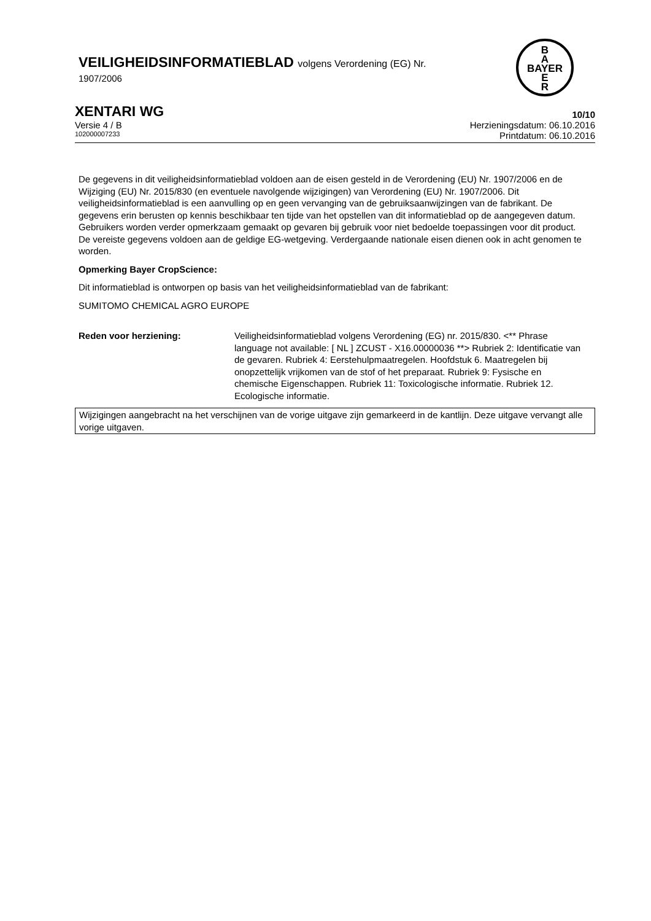VEILIGHEIDSINFORMATIEBLAD volgens Verordening (EG) Nr.
1907/2006
B
A
BAYER
E
R
XENTARI WG 10/10
Versie 4 / B Herzieningsdatum: 06.10.2016
102000007233 Printdatum: 06.10.2016
De gegevens in dit veiligheidsinformatieblad voldoen aan de eisen gesteld in de Verordening (EU) Nr. 1907/2006 en de Wijziging (EU) Nr. 2015/830 (en eventuele navolgende wijzigingen) van Verordening (EU) Nr. 1907/2006. Dit veiligheidsinformatieblad is een aanvulling op en geen vervanging van de gebruiksaanwijzingen van de fabrikant. De gegevens erin berusten op kennis beschikbaar ten tijde van het opstellen van dit informatieblad op de aangegeven datum. Gebruikers worden verder opmerkzaam gemaakt op gevaren bij gebruik voor niet bedoelde toepassingen voor dit product. De vereiste gegevens voldoen aan de geldige EG-wetgeving. Verdergaande nationale eisen dienen ook in acht genomen te worden.
Opmerking Bayer CropScience:
Dit informatieblad is ontworpen op basis van het veiligheidsinformatieblad van de fabrikant:
SUMITOMO CHEMICAL AGRO EUROPE
Reden voor herziening: Veiligheidsinformatieblad volgens Verordening (EG) nr. 2015/830. <** Phrase language not available: [ NL ] ZCUST - X16.00000036 **> Rubriek 2: Identificatie van de gevaren. Rubriek 4: Eerstehulpmaatregelen. Hoofdstuk 6. Maatregelen bij onopzettelijk vrijkomen van de stof of het preparaat. Rubriek 9: Fysische en chemische Eigenschappen. Rubriek 11: Toxicologische informatie. Rubriek 12. Ecologische informatie.
Wijzigingen aangebracht na het verschijnen van de vorige uitgave zijn gemarkeerd in de kantlijn. Deze uitgave vervangt alle vorige uitgaven.